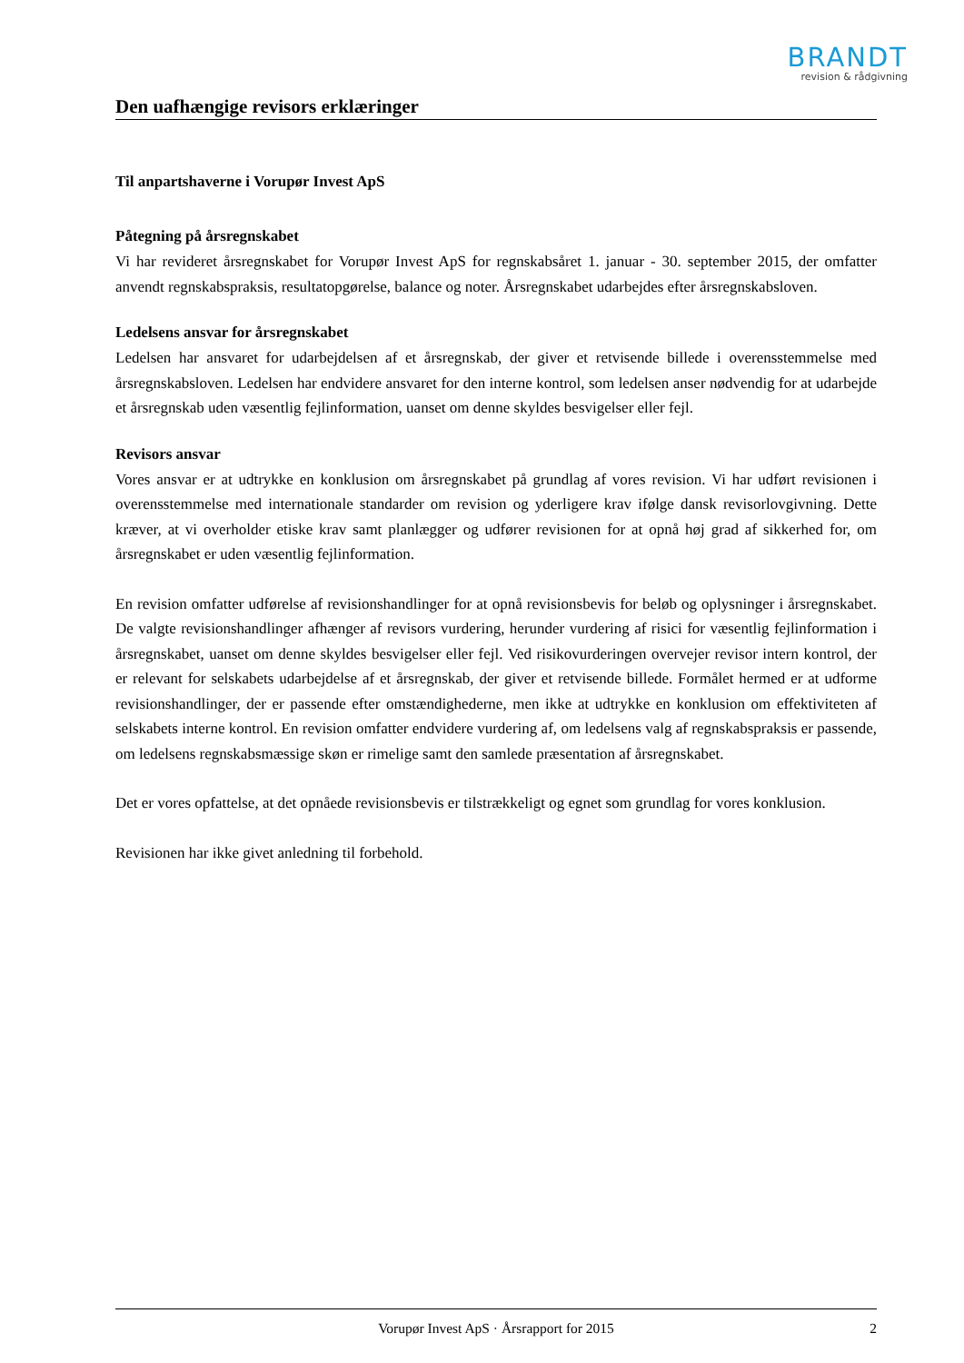BRANDT
revision & rådgivning
Den uafhængige revisors erklæringer
Til anpartshaverne i Vorupør Invest ApS
Påtegning på årsregnskabet
Vi har revideret årsregnskabet for Vorupør Invest ApS for regnskabsåret 1. januar - 30. september 2015, der omfatter anvendt regnskabspraksis, resultatopgørelse, balance og noter. Årsregnskabet udarbejdes efter årsregnskabsloven.
Ledelsens ansvar for årsregnskabet
Ledelsen har ansvaret for udarbejdelsen af et årsregnskab, der giver et retvisende billede i overensstemmelse med årsregnskabsloven. Ledelsen har endvidere ansvaret for den interne kontrol, som ledelsen anser nødvendig for at udarbejde et årsregnskab uden væsentlig fejlinformation, uanset om denne skyldes besvigelser eller fejl.
Revisors ansvar
Vores ansvar er at udtrykke en konklusion om årsregnskabet på grundlag af vores revision. Vi har udført revisionen i overensstemmelse med internationale standarder om revision og yderligere krav ifølge dansk revisorlovgivning. Dette kræver, at vi overholder etiske krav samt planlægger og udfører revisionen for at opnå høj grad af sikkerhed for, om årsregnskabet er uden væsentlig fejlinformation.
En revision omfatter udførelse af revisionshandlinger for at opnå revisionsbevis for beløb og oplysninger i årsregnskabet. De valgte revisionshandlinger afhænger af revisors vurdering, herunder vurdering af risici for væsentlig fejlinformation i årsregnskabet, uanset om denne skyldes besvigelser eller fejl. Ved risikovurderingen overvejer revisor intern kontrol, der er relevant for selskabets udarbejdelse af et årsregnskab, der giver et retvisende billede. Formålet hermed er at udforme revisionshandlinger, der er passende efter omstændighederne, men ikke at udtrykke en konklusion om effektiviteten af selskabets interne kontrol. En revision omfatter endvidere vurdering af, om ledelsens valg af regnskabspraksis er passende, om ledelsens regnskabsmæssige skøn er rimelige samt den samlede præsentation af årsregnskabet.
Det er vores opfattelse, at det opnåede revisionsbevis er tilstrækkeligt og egnet som grundlag for vores konklusion.
Revisionen har ikke givet anledning til forbehold.
Vorupør Invest ApS · Årsrapport for 2015 2